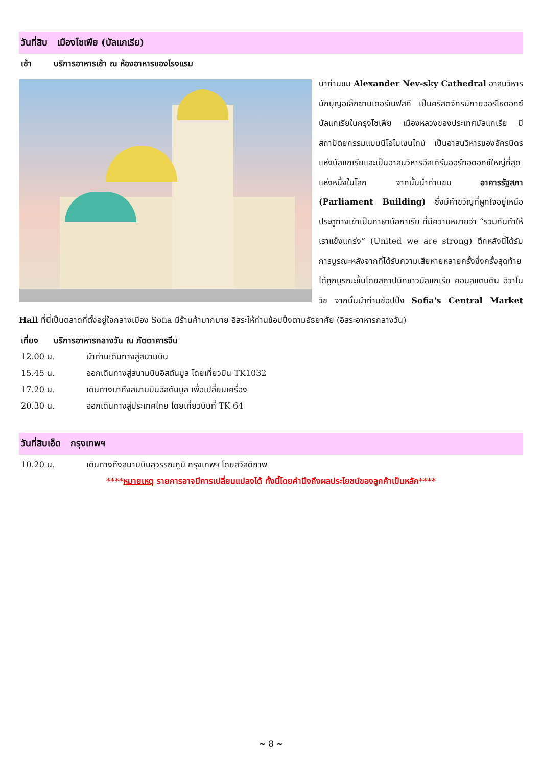วันที่สิบ เมืองโซเฟีย (บัลแกเรีย)
เช้า บริการอาหารเช้า ณ ห้องอาหารของโรงแรม
นำท่านชม Alexander Nev-sky Cathedral อาสนวิหารนักบุญอเล็กซานเดอร์เนฟสกี เป็นคริสตจักรนิกายออร์โธดอกซ์บัลแกเรียในกรุงโซเฟีย เมืองหลวงของประเทศบัลแกเรีย มีสถาปัตยกรรมแบบนีโอไบเซนไทน์ เป็นอาสนวิหารของอัครบิดรแห่งบัลแกเรียและเป็นอาสนวิหารอีสเทิร์นออร์ทอดอกซ์ใหญ่ที่สุดแห่งหนึ่งในโลก จากนั้นนำท่านชม อาคารรัฐสภา (Parliament Building) ซึ่งมีคำขวัญที่ผูกใจอยู่เหนือประตูทางเข้าเป็นภาษาบัลกาเรีย ที่มีความหมายว่า “รวมกันทำให้เราแข็งแกร่ง” (United we are strong) ตึกหลังนี้ได้รับการบูรณะหลังจากที่ได้รับความเสียหายหลายครั้งซึ่งครั้งสุดท้ายได้ถูกบูรณะขึ้นโดยสถาปนิกชาวบัลแกเรีย คอนสแตนติน อิวาโนวิช จากนั้นนำท่านช้อปปิ้ง Sofia's Central Market Hall ที่นี่เป็นตลาดที่ตั้งอยู่ใจกลางเมือง Sofia มีร้านค้ามากมาย อิสระให้ท่านช้อปปิ้งตามอัธยาศัย (อิสระอาหารกลางวัน)
เที่ยง บริการอาหารกลางวัน ณ ภัตตาคารจีน
12.00 น. นำท่านเดินทางสู่สนามบิน
15.45 น. ออกเดินทางสู่สนามบินอิสตันบูล โดยเที่ยวบิน TK1032
17.20 น. เดินทางมาถึงสนามบินอิสตันบูล เพื่อเปลี่ยนเครื่อง
20.30 น. ออกเดินทางสู่ประเทศไทย โดยเที่ยวบินที่ TK 64
วันที่สิบเอ็ด กรุงเทพฯ
10.20 น. เดินทางถึงสนามบินสุวรรณภูมิ กรุงเทพฯ โดยสวัสดิภาพ
****หมายเหตุ รายการอาจมีการเปลี่ยนแปลงได้ ทั้งนี้โดยคำนึงถึงผลประโยชน์ของลูกค้าเป็นหลัก****
~ 8 ~